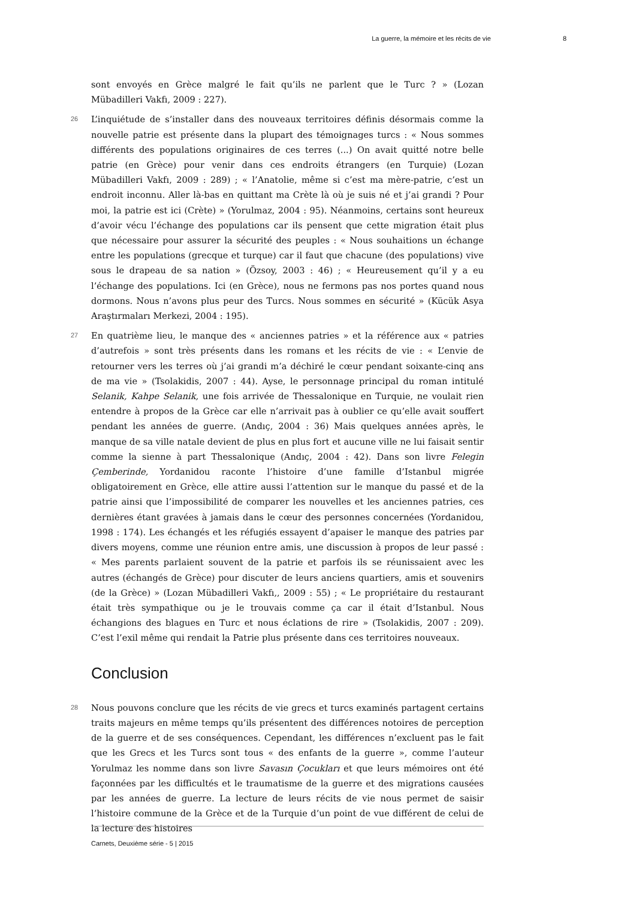La guerre, la mémoire et les récits de vie 8
sont envoyés en Grèce malgré le fait qu’ils ne parlent que le Turc ? » (Lozan Mübadilleri Vakfı, 2009 : 227).
26 L’inquiétude de s’installer dans des nouveaux territoires définis désormais comme la nouvelle patrie est présente dans la plupart des témoignages turcs : « Nous sommes différents des populations originaires de ces terres (...) On avait quitté notre belle patrie (en Grèce) pour venir dans ces endroits étrangers (en Turquie) (Lozan Mübadilleri Vakfı, 2009 : 289) ; « l’Anatolie, même si c’est ma mère-patrie, c’est un endroit inconnu. Aller là-bas en quittant ma Crète là où je suis né et j’ai grandi ? Pour moi, la patrie est ici (Crète) » (Yorulmaz, 2004 : 95). Néanmoins, certains sont heureux d’avoir vécu l’échange des populations car ils pensent que cette migration était plus que nécessaire pour assurer la sécurité des peuples : « Nous souhaitions un échange entre les populations (grecque et turque) car il faut que chacune (des populations) vive sous le drapeau de sa nation » (Özsoy, 2003 : 46) ; « Heureusement qu’il y a eu l’échange des populations. Ici (en Grèce), nous ne fermons pas nos portes quand nous dormons. Nous n’avons plus peur des Turcs. Nous sommes en sécurité » (Kücük Asya Araştırmaları Merkezi, 2004 : 195).
27 En quatrième lieu, le manque des « anciennes patries » et la référence aux « patries d’autrefois » sont très présents dans les romans et les récits de vie : « L’envie de retourner vers les terres où j’ai grandi m’a déchiré le cœur pendant soixante-cinq ans de ma vie » (Tsolakidis, 2007 : 44). Ayse, le personnage principal du roman intitulé Selanik, Kahpe Selanik, une fois arrivée de Thessalonique en Turquie, ne voulait rien entendre à propos de la Grèce car elle n’arrivait pas à oublier ce qu’elle avait souffert pendant les années de guerre. (Andıç, 2004 : 36) Mais quelques années après, le manque de sa ville natale devient de plus en plus fort et aucune ville ne lui faisait sentir comme la sienne à part Thessalonique (Andıç, 2004 : 42). Dans son livre Felegin Çemberinde, Yordanidou raconte l’histoire d’une famille d’Istanbul migrée obligatoirement en Grèce, elle attire aussi l’attention sur le manque du passé et de la patrie ainsi que l’impossibilité de comparer les nouvelles et les anciennes patries, ces dernières étant gravées à jamais dans le cœur des personnes concernées (Yordanidou, 1998 : 174). Les échangés et les réfugiés essayent d’apaiser le manque des patries par divers moyens, comme une réunion entre amis, une discussion à propos de leur passé : « Mes parents parlaient souvent de la patrie et parfois ils se réunissaient avec les autres (échangés de Grèce) pour discuter de leurs anciens quartiers, amis et souvenirs (de la Grèce) » (Lozan Mübadilleri Vakfı,, 2009 : 55) ; « Le propriétaire du restaurant était très sympathique ou je le trouvais comme ça car il était d’Istanbul. Nous échangions des blagues en Turc et nous éclations de rire » (Tsolakidis, 2007 : 209). C’est l’exil même qui rendait la Patrie plus présente dans ces territoires nouveaux.
Conclusion
28 Nous pouvons conclure que les récits de vie grecs et turcs examinés partagent certains traits majeurs en même temps qu’ils présentent des différences notoires de perception de la guerre et de ses conséquences. Cependant, les différences n’excluent pas le fait que les Grecs et les Turcs sont tous « des enfants de la guerre », comme l’auteur Yorulmaz les nomme dans son livre Savasın Çocukları et que leurs mémoires ont été façonnées par les difficultés et le traumatisme de la guerre et des migrations causées par les années de guerre. La lecture de leurs récits de vie nous permet de saisir l’histoire commune de la Grèce et de la Turquie d’un point de vue différent de celui de la lecture des histoires
Carnets, Deuxième série - 5 | 2015